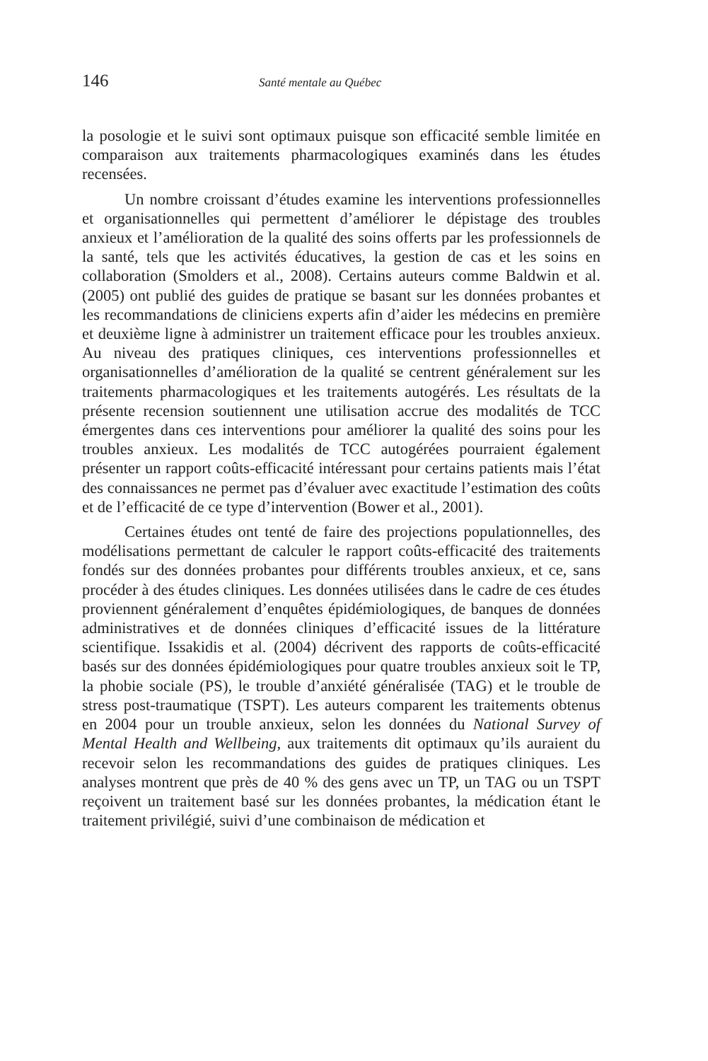146 Santé mentale au Québec
la posologie et le suivi sont optimaux puisque son efficacité semble limitée en comparaison aux traitements pharmacologiques examinés dans les études recensées.
Un nombre croissant d’études examine les interventions professionnelles et organisationnelles qui permettent d’améliorer le dépistage des troubles anxieux et l’amélioration de la qualité des soins offerts par les professionnels de la santé, tels que les activités éducatives, la gestion de cas et les soins en collaboration (Smolders et al., 2008). Certains auteurs comme Baldwin et al. (2005) ont publié des guides de pratique se basant sur les données probantes et les recommandations de cliniciens experts afin d’aider les médecins en première et deuxième ligne à administrer un traitement efficace pour les troubles anxieux. Au niveau des pratiques cliniques, ces interventions professionnelles et organisationnelles d’amélioration de la qualité se centrent généralement sur les traitements pharmacologiques et les traitements autogérés. Les résultats de la présente recension soutiennent une utilisation accrue des modalités de TCC émergentes dans ces interventions pour améliorer la qualité des soins pour les troubles anxieux. Les modalités de TCC autogérées pourraient également présenter un rapport coûts-efficacité intéressant pour certains patients mais l’état des connaissances ne permet pas d’évaluer avec exactitude l’estimation des coûts et de l’efficacité de ce type d’intervention (Bower et al., 2001).
Certaines études ont tenté de faire des projections populationnelles, des modélisations permettant de calculer le rapport coûts-efficacité des traitements fondés sur des données probantes pour différents troubles anxieux, et ce, sans procéder à des études cliniques. Les données utilisées dans le cadre de ces études proviennent généralement d’enquêtes épidémiologiques, de banques de données administratives et de données cliniques d’efficacité issues de la littérature scientifique. Issakidis et al. (2004) décrivent des rapports de coûts-efficacité basés sur des données épidémiologiques pour quatre troubles anxieux soit le TP, la phobie sociale (PS), le trouble d’anxiété généralisée (TAG) et le trouble de stress post-traumatique (TSPT). Les auteurs comparent les traitements obtenus en 2004 pour un trouble anxieux, selon les données du National Survey of Mental Health and Wellbeing, aux traitements dit optimaux qu’ils auraient du recevoir selon les recommandations des guides de pratiques cliniques. Les analyses montrent que près de 40 % des gens avec un TP, un TAG ou un TSPT reçoivent un traitement basé sur les données probantes, la médication étant le traitement privilégié, suivi d’une combinaison de médication et